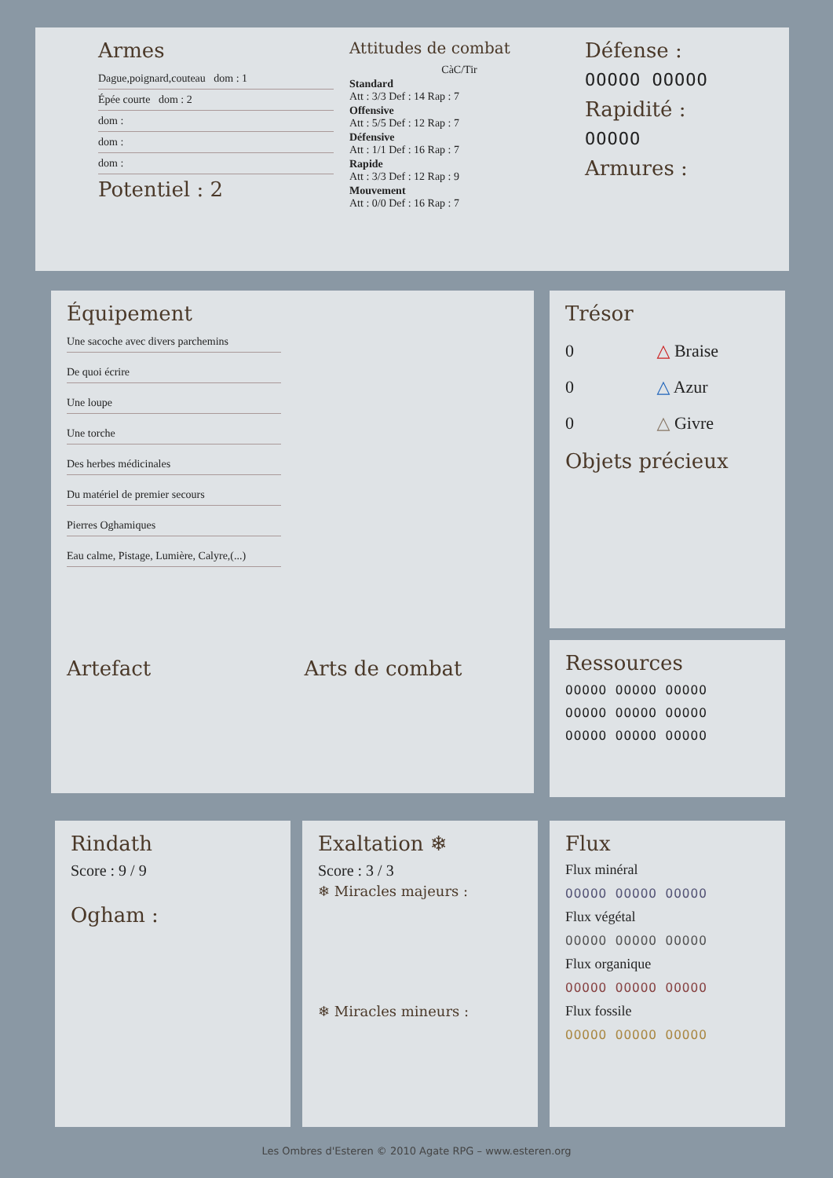Armes
Dague,poignard,couteau dom : 1
Épée courte dom : 2
dom :
dom :
dom :
Potentiel : 2
Attitudes de combat
CàC/Tir
Standard
Att : 3/3 Def : 14 Rap : 7
Offensive
Att : 5/5 Def : 12 Rap : 7
Défensive
Att : 1/1 Def : 16 Rap : 7
Rapide
Att : 3/3 Def : 12 Rap : 9
Mouvement
Att : 0/0 Def : 16 Rap : 7
Défense :
OOOOO OOOOO
Rapidité :
OOOOO
Armures :
Équipement
Une sacoche avec divers parchemins
De quoi écrire
Une loupe
Une torche
Des herbes médicinales
Du matériel de premier secours
Pierres Oghamiques
Eau calme, Pistage, Lumière, Calyre,(...)
Artefact Arts de combat
Trésor
0 △ Braise
0 △ Azur
0 △ Givre
Objets précieux
Ressources
OOOOO OOOOO OOOOO
OOOOO OOOOO OOOOO
OOOOO OOOOO OOOOO
Rindath
Score : 9 / 9
Ogham :
Exaltation ❄
Score : 3 / 3
❄ Miracles majeurs :
❄ Miracles mineurs :
Flux
Flux minéral
OOOOO OOOOO OOOOO
Flux végétal
OOOOO OOOOO OOOOO
Flux organique
OOOOO OOOOO OOOOO
Flux fossile
OOOOO OOOOO OOOOO
Les Ombres d'Esteren © 2010 Agate RPG – www.esteren.org